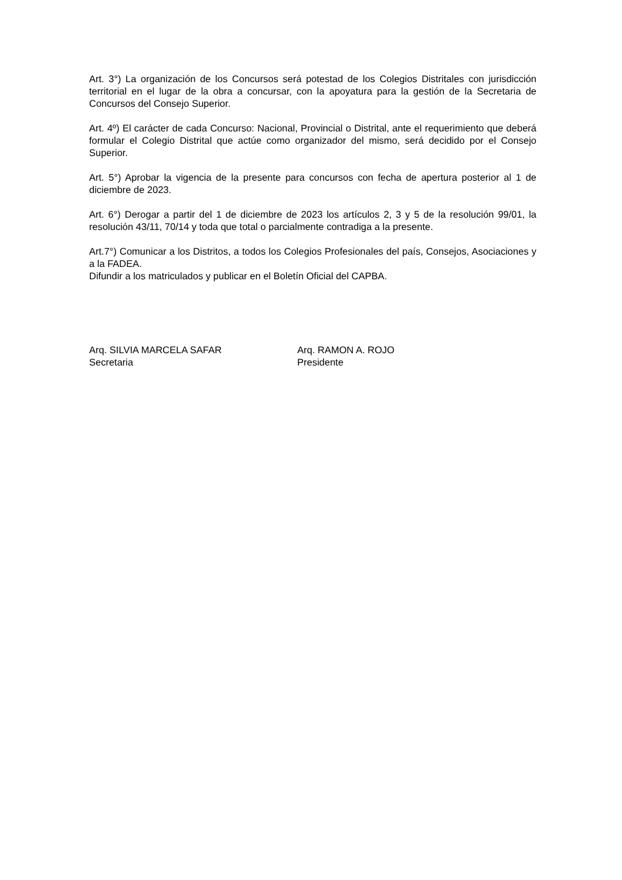Art. 3°) La organización de los Concursos será potestad de los Colegios Distritales con jurisdicción territorial en el lugar de la obra a concursar, con la apoyatura para la gestión de la Secretaria de Concursos del Consejo Superior.
Art. 4º) El carácter de cada Concurso: Nacional, Provincial o Distrital, ante el requerimiento que deberá formular el Colegio Distrital que actúe como organizador del mismo, será decidido por el Consejo Superior.
Art. 5°) Aprobar la vigencia de la presente para concursos con fecha de apertura posterior al 1 de diciembre de 2023.
Art. 6°) Derogar a partir del 1 de diciembre de 2023 los artículos 2, 3 y 5 de la resolución 99/01, la resolución 43/11, 70/14 y toda que total o parcialmente contradiga a la presente.
Art.7°) Comunicar a los Distritos, a todos los Colegios Profesionales del país, Consejos, Asociaciones y a la FADEA.
Difundir a los matriculados y publicar en el Boletín Oficial del CAPBA.
Arq. SILVIA MARCELA SAFAR
Secretaria
Arq. RAMON A. ROJO
Presidente